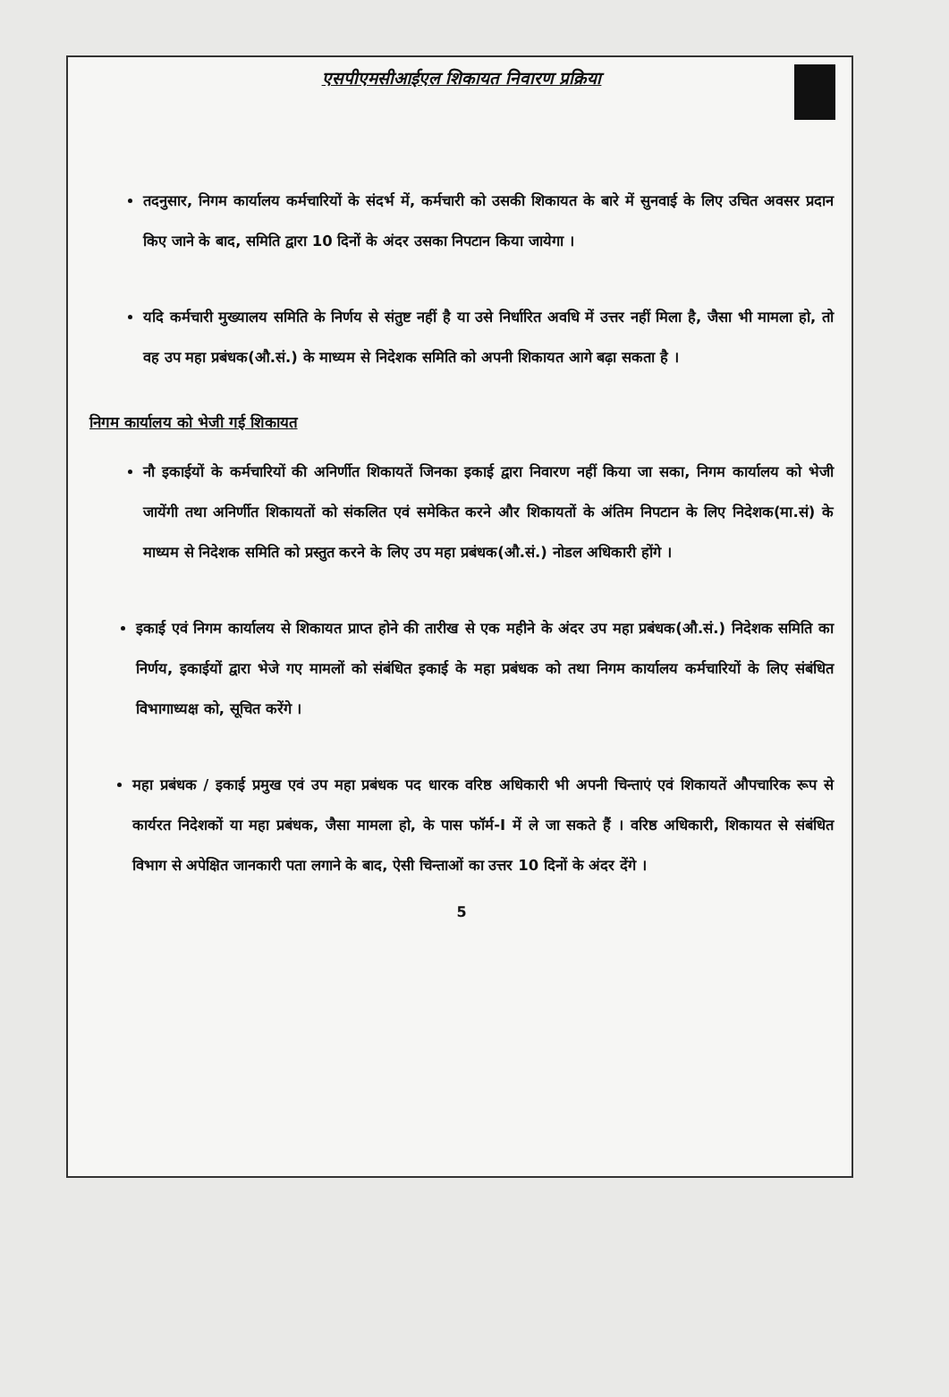एसपीएमसीआईएल शिकायत निवारण प्रक्रिया
तदनुसार, निगम कार्यालय कर्मचारियों के संदर्भ में, कर्मचारी को उसकी शिकायत के बारे में सुनवाई के लिए उचित अवसर प्रदान किए जाने के बाद, समिति द्वारा 10 दिनों के अंदर उसका निपटान किया जायेगा ।
यदि कर्मचारी मुख्यालय समिति के निर्णय से संतुष्ट नहीं है या उसे निर्धारित अवधि में उत्तर नहीं मिला है, जैसा भी मामला हो, तो वह उप महा प्रबंधक(औ.सं.) के माध्यम से निदेशक समिति को अपनी शिकायत आगे बढ़ा सकता है ।
निगम कार्यालय को भेजी गई शिकायत
नौ इकाईयों के कर्मचारियों की अनिर्णीत शिकायतें जिनका इकाई द्वारा निवारण नहीं किया जा सका, निगम कार्यालय को भेजी जायेंगी तथा अनिर्णीत शिकायतों को संकलित एवं समेकित करने और शिकायतों के अंतिम निपटान के लिए निदेशक(मा.सं) के माध्यम से निदेशक समिति को प्रस्तुत करने के लिए उप महा प्रबंधक(औ.सं.) नोडल अधिकारी होंगे ।
इकाई एवं निगम कार्यालय से शिकायत प्राप्त होने की तारीख से एक महीने के अंदर उप महा प्रबंधक(औ.सं.) निदेशक समिति का निर्णय, इकाईयों द्वारा भेजे गए मामलों को संबंधित इकाई के महा प्रबंधक को तथा निगम कार्यालय कर्मचारियों के लिए संबंधित विभागाध्यक्ष को, सूचित करेंगे ।
महा प्रबंधक / इकाई प्रमुख एवं उप महा प्रबंधक पद धारक वरिष्ठ अधिकारी भी अपनी चिन्ताएं एवं शिकायतें औपचारिक रूप से कार्यरत निदेशकों या महा प्रबंधक, जैसा मामला हो, के पास फॉर्म-I में ले जा सकते हैं । वरिष्ठ अधिकारी, शिकायत से संबंधित विभाग से अपेक्षित जानकारी पता लगाने के बाद, ऐसी चिन्ताओं का उत्तर 10 दिनों के अंदर देंगे ।
5